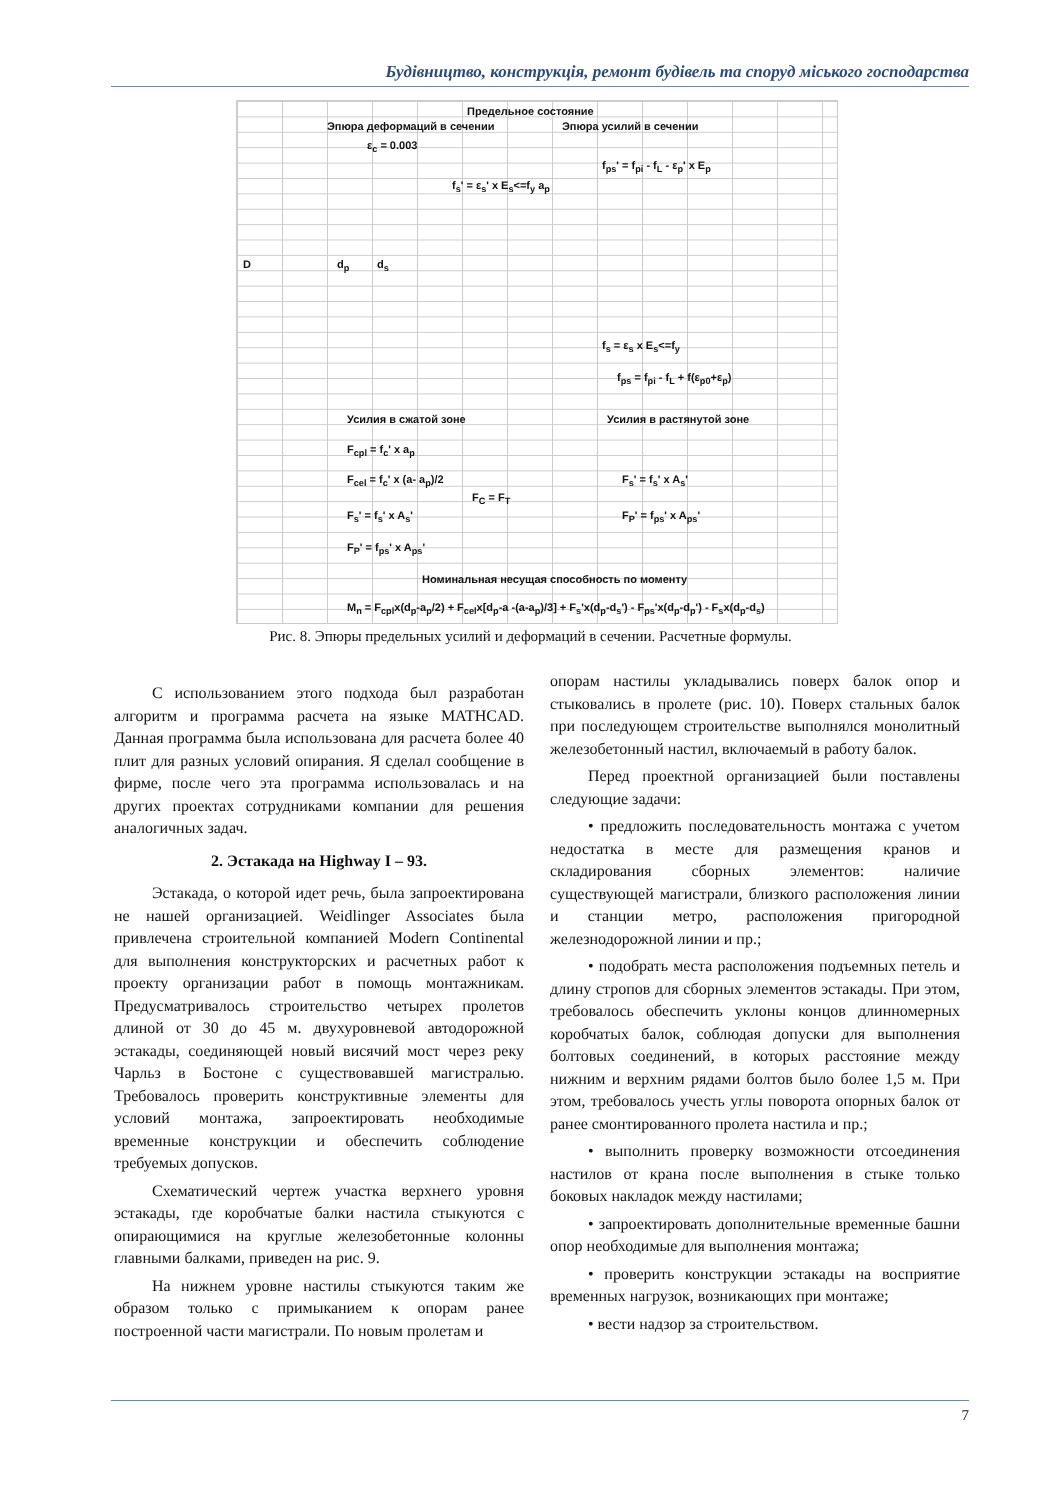Будівництво, конструкція, ремонт будівель та споруд міського господарства
Предельное состояние
Эпюра деформаций в сечении Эпюра усилий в сечении
ε<sub>c</sub> = 0.003
D d<sub>p</sub> d<sub>s</sub>
f<sub>ps</sub>' = f<sub>pi</sub> - f<sub>L</sub> - ε<sub>p</sub>' x E<sub>p</sub>
f<sub>s</sub>' = ε<sub>s</sub>' x E<sub>s</sub><=f<sub>y</sub> a<sub>p</sub>
f<sub>s</sub> = ε<sub>s</sub> x E<sub>s</sub><=f<sub>y</sub>
f<sub>ps</sub> = f<sub>pi</sub> - f<sub>L</sub> + f(ε<sub>p0</sub>+ε<sub>p</sub>)
Усилия в сжатой зоне Усилия в растянутой зоне
F<sub>cpl</sub> = f<sub>c</sub>' x a<sub>p</sub>
F<sub>cel</sub> = f<sub>c</sub>' x (a- a<sub>p</sub>)/2
F<sub>C</sub> = F<sub>T</sub>
F<sub>s</sub>' = f<sub>s</sub>' x A<sub>s</sub>'
F<sub>s</sub>' = f<sub>s</sub>' x A<sub>s</sub>' F<sub>P</sub>' = f<sub>ps</sub>' x A<sub>ps</sub>'
F<sub>P</sub>' = f<sub>ps</sub>' x A<sub>ps</sub>'
Номинальная несущая способность по моменту
M<sub>n</sub> = F<sub>cpl</sub>x(d<sub>p</sub>-a<sub>p</sub>/2) + F<sub>cel</sub>x[d<sub>p</sub>-a -(a-a<sub>p</sub>)/3] + F<sub>s</sub>'x(d<sub>p</sub>-d<sub>s</sub>') - F<sub>ps</sub>'x(d<sub>p</sub>-d<sub>p</sub>') - F<sub>s</sub>x(d<sub>p</sub>-d<sub>s</sub>)
Рис. 8. Эпюры предельных усилий и деформаций в сечении. Расчетные формулы.
С использованием этого подхода был разработан алгоритм и программа расчета на языке MATHCAD. Данная программа была использована для расчета более 40 плит для разных условий опирания. Я сделал сообщение в фирме, после чего эта программа использовалась и на других проектах сотрудниками компании для решения аналогичных задач.
2. Эстакада на Highway I – 93.
Эстакада, о которой идет речь, была запроектирована не нашей организацией. Weidlinger Associates была привлечена строительной компанией Modern Continental для выполнения конструкторских и расчетных работ к проекту организации работ в помощь монтажникам. Предусматривалось строительство четырех пролетов длиной от 30 до 45 м. двухуровневой автодорожной эстакады, соединяющей новый висячий мост через реку Чарльз в Бостоне с существовавшей магистралью. Требовалось проверить конструктивные элементы для условий монтажа, запроектировать необходимые временные конструкции и обеспечить соблюдение требуемых допусков.
Схематический чертеж участка верхнего уровня эстакады, где коробчатые балки настила стыкуются с опирающимися на круглые железобетонные колонны главными балками, приведен на рис. 9.
На нижнем уровне настилы стыкуются таким же образом только с примыканием к опорам ранее построенной части магистрали. По новым пролетам и
опорам настилы укладывались поверх балок опор и стыковались в пролете (рис. 10). Поверх стальных балок при последующем строительстве выполнялся монолитный железобетонный настил, включаемый в работу балок.
Перед проектной организацией были поставлены следующие задачи:
• предложить последовательность монтажа с учетом недостатка в месте для размещения кранов и складирования сборных элементов: наличие существующей магистрали, близкого расположения линии и станции метро, расположения пригородной железнодорожной линии и пр.;
• подобрать места расположения подъемных петель и длину стропов для сборных элементов эстакады. При этом, требовалось обеспечить уклоны концов длинномерных коробчатых балок, соблюдая допуски для выполнения болтовых соединений, в которых расстояние между нижним и верхним рядами болтов было более 1,5 м. При этом, требовалось учесть углы поворота опорных балок от ранее смонтированного пролета настила и пр.;
• выполнить проверку возможности отсоединения настилов от крана после выполнения в стыке только боковых накладок между настилами;
• запроектировать дополнительные временные башни опор необходимые для выполнения монтажа;
• проверить конструкции эстакады на восприятие временных нагрузок, возникающих при монтаже;
• вести надзор за строительством.
7